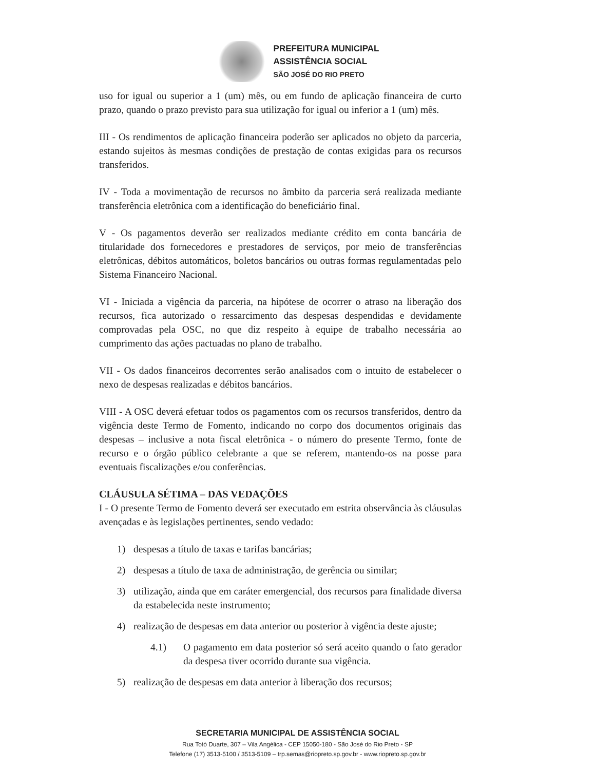PREFEITURA MUNICIPAL
ASSISTÊNCIA SOCIAL
SÃO JOSÉ DO RIO PRETO
uso for igual ou superior a 1 (um) mês, ou em fundo de aplicação financeira de curto prazo, quando o prazo previsto para sua utilização for igual ou inferior a 1 (um) mês.
III - Os rendimentos de aplicação financeira poderão ser aplicados no objeto da parceria, estando sujeitos às mesmas condições de prestação de contas exigidas para os recursos transferidos.
IV - Toda a movimentação de recursos no âmbito da parceria será realizada mediante transferência eletrônica com a identificação do beneficiário final.
V - Os pagamentos deverão ser realizados mediante crédito em conta bancária de titularidade dos fornecedores e prestadores de serviços, por meio de transferências eletrônicas, débitos automáticos, boletos bancários ou outras formas regulamentadas pelo Sistema Financeiro Nacional.
VI - Iniciada a vigência da parceria, na hipótese de ocorrer o atraso na liberação dos recursos, fica autorizado o ressarcimento das despesas despendidas e devidamente comprovadas pela OSC, no que diz respeito à equipe de trabalho necessária ao cumprimento das ações pactuadas no plano de trabalho.
VII - Os dados financeiros decorrentes serão analisados com o intuito de estabelecer o nexo de despesas realizadas e débitos bancários.
VIII - A OSC deverá efetuar todos os pagamentos com os recursos transferidos, dentro da vigência deste Termo de Fomento, indicando no corpo dos documentos originais das despesas – inclusive a nota fiscal eletrônica - o número do presente Termo, fonte de recurso e o órgão público celebrante a que se referem, mantendo-os na posse para eventuais fiscalizações e/ou conferências.
CLÁUSULA SÉTIMA – DAS VEDAÇÕES
I - O presente Termo de Fomento deverá ser executado em estrita observância às cláusulas avençadas e às legislações pertinentes, sendo vedado:
1) despesas a título de taxas e tarifas bancárias;
2) despesas a título de taxa de administração, de gerência ou similar;
3) utilização, ainda que em caráter emergencial, dos recursos para finalidade diversa da estabelecida neste instrumento;
4) realização de despesas em data anterior ou posterior à vigência deste ajuste;
4.1) O pagamento em data posterior só será aceito quando o fato gerador da despesa tiver ocorrido durante sua vigência.
5) realização de despesas em data anterior à liberação dos recursos;
SECRETARIA MUNICIPAL DE ASSISTÊNCIA SOCIAL
Rua Totó Duarte, 307 – Vila Angélica - CEP 15050-180 - São José do Rio Preto - SP
Telefone (17) 3513-5100 / 3513-5109 – trp.semas@riopreto.sp.gov.br - www.riopreto.sp.gov.br